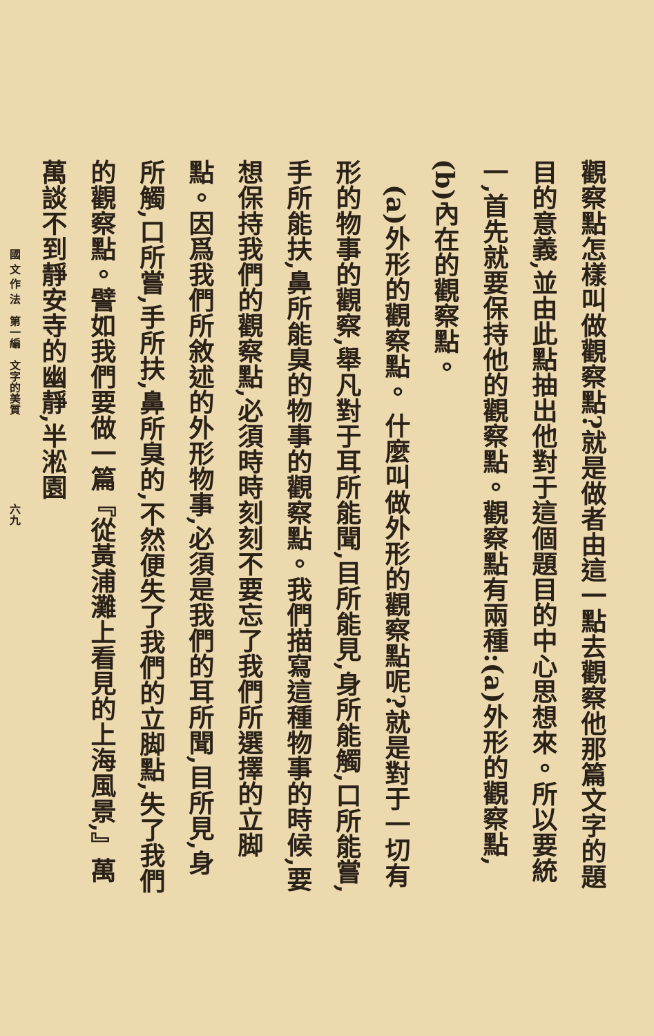觀察點怎樣叫做觀察點?就是做者由這一點去觀察他那篇文字的題目的意義,並由此點抽出他對于這個題目的中心思想來。所以要統一,首先就要保持他的觀察點。觀察點有兩種:(a)外形的觀察點,(b)內在的觀察點。
(a)外形的觀察點。 什麼叫做外形的觀察點呢?就是對于一切有形的物事的觀察,舉凡對于耳所能聞,目所能見,身所能觸,口所能嘗,手所能扶,鼻所能臭的物事的觀察點。我們描寫這種物事的時候,要想保持我們的觀察點,必須時時刻刻不要忘了我們所選擇的立脚點。因爲我們所敘述的外形物事,必須是我們的耳所聞,目所見,身所觸,口所嘗,手所扶,鼻所臭的,不然便失了我們的立脚點,失了我們的觀察點。譬如我們要做一篇『從黃浦灘上看見的上海風景,』萬萬談不到靜安寺的幽靜,半淞園
國 文 作 法　第一編　文字的美質　　　　　　　　六九